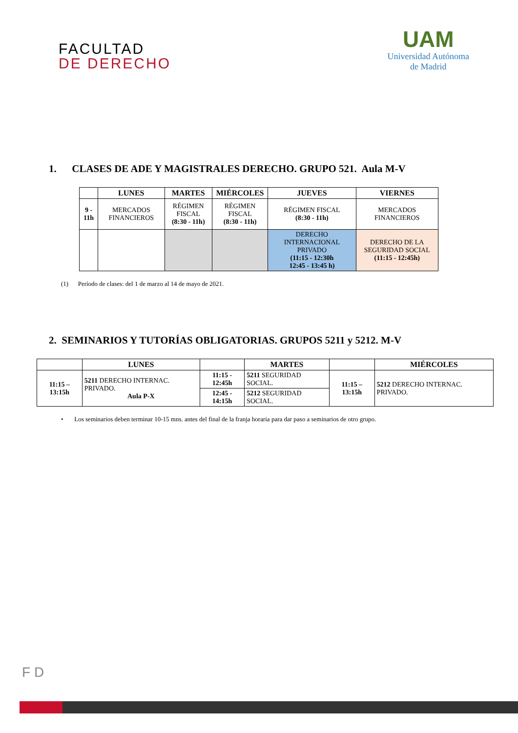FACULTAD
DE DERECHO
UAM
Universidad Autónoma
de Madrid
1. CLASES DE ADE Y MAGISTRALES DERECHO. GRUPO 521. Aula M-V
| | LUNES | MARTES | MIÉRCOLES | JUEVES | VIERNES |
| --- | --- | --- | --- | --- | --- |
| 9 - 11h | MERCADOS FINANCIEROS | RÉGIMEN FISCAL (8:30 - 11h) | RÉGIMEN FISCAL (8:30 - 11h) | RÉGIMEN FISCAL (8:30 - 11h) | MERCADOS FINANCIEROS |
| | | | | DERECHO INTERNACIONAL PRIVADO (11:15 - 12:30h 12:45 - 13:45 h) | DERECHO DE LA SEGURIDAD SOCIAL (11:15 - 12:45h) |
(1) Período de clases: del 1 de marzo al 14 de mayo de 2021.
2. SEMINARIOS Y TUTORÍAS OBLIGATORIAS. GRUPOS 5211 y 5212. M-V
| | LUNES | | MARTES | | MIÉRCOLES |
| --- | --- | --- | --- | --- | --- |
| 11:15 – 13:15h | 5211 DERECHO INTERNAC. PRIVADO. Aula P-X | 11:15 - 12:45h | 5211 SEGURIDAD SOCIAL. | 11:15 – 13:15h | 5212 DERECHO INTERNAC. PRIVADO. |
| | | 12:45 - 14:15h | 5212 SEGURIDAD SOCIAL. | | |
• Los seminarios deben terminar 10-15 mns. antes del final de la franja horaria para dar paso a seminarios de otro grupo.
F D